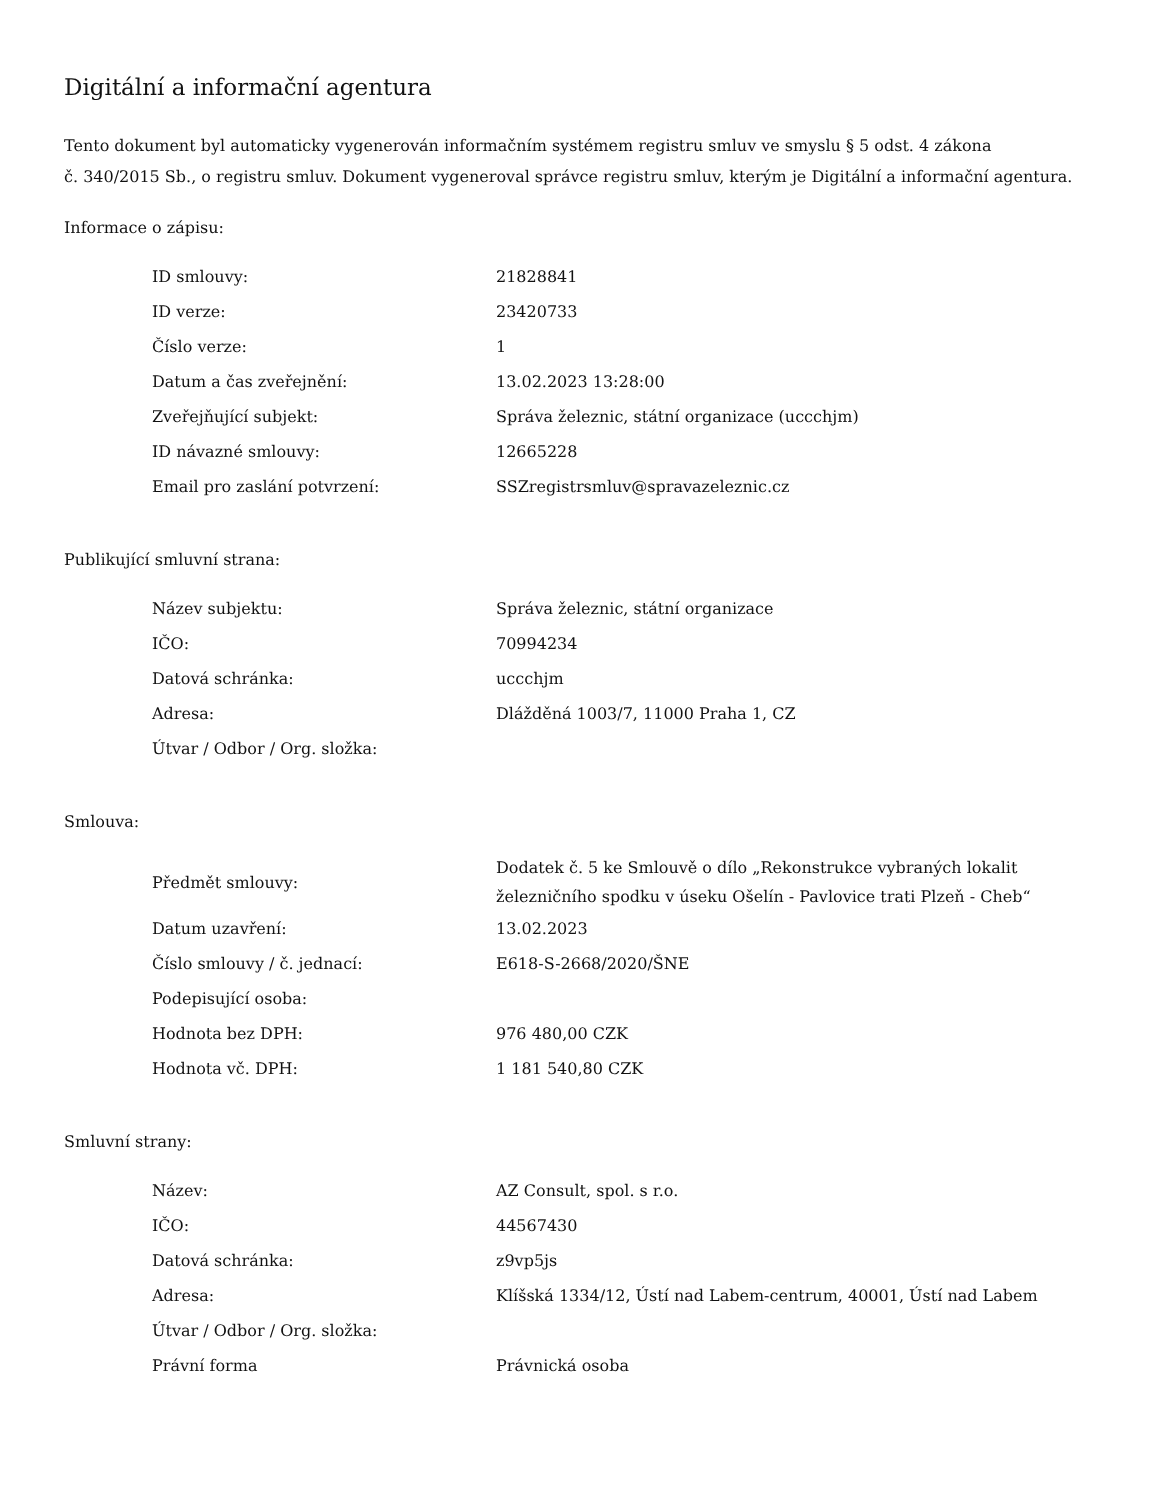Digitální a informační agentura
Tento dokument byl automaticky vygenerován informačním systémem registru smluv ve smyslu § 5 odst. 4 zákona
č. 340/2015 Sb., o registru smluv. Dokument vygeneroval správce registru smluv, kterým je Digitální a informační agentura.
Informace o zápisu:
| ID smlouvy: | 21828841 |
| ID verze: | 23420733 |
| Číslo verze: | 1 |
| Datum a čas zveřejnění: | 13.02.2023 13:28:00 |
| Zveřejňující subjekt: | Správa železnic, státní organizace (uccchjm) |
| ID návazné smlouvy: | 12665228 |
| Email pro zaslání potvrzení: | SSZregistrsmluv@spravazeleznic.cz |
Publikující smluvní strana:
| Název subjektu: | Správa železnic, státní organizace |
| IČO: | 70994234 |
| Datová schránka: | uccchjm |
| Adresa: | Dlážděná 1003/7, 11000 Praha 1, CZ |
| Útvar / Odbor / Org. složka: | |
Smlouva:
| Předmět smlouvy: | Dodatek č. 5 ke Smlouvě o dílo „Rekonstrukce vybraných lokalit železničního spodku v úseku Ošelín - Pavlovice trati Plzeň - Cheb“ |
| Datum uzavření: | 13.02.2023 |
| Číslo smlouvy / č. jednací: | E618-S-2668/2020/ŠNE |
| Podepisující osoba: | |
| Hodnota bez DPH: | 976 480,00 CZK |
| Hodnota vč. DPH: | 1 181 540,80 CZK |
Smluvní strany:
| Název: | AZ Consult, spol. s r.o. |
| IČO: | 44567430 |
| Datová schránka: | z9vp5js |
| Adresa: | Klíšská 1334/12, Ústí nad Labem-centrum, 40001, Ústí nad Labem |
| Útvar / Odbor / Org. složka: | |
| Právní forma | Právnická osoba |